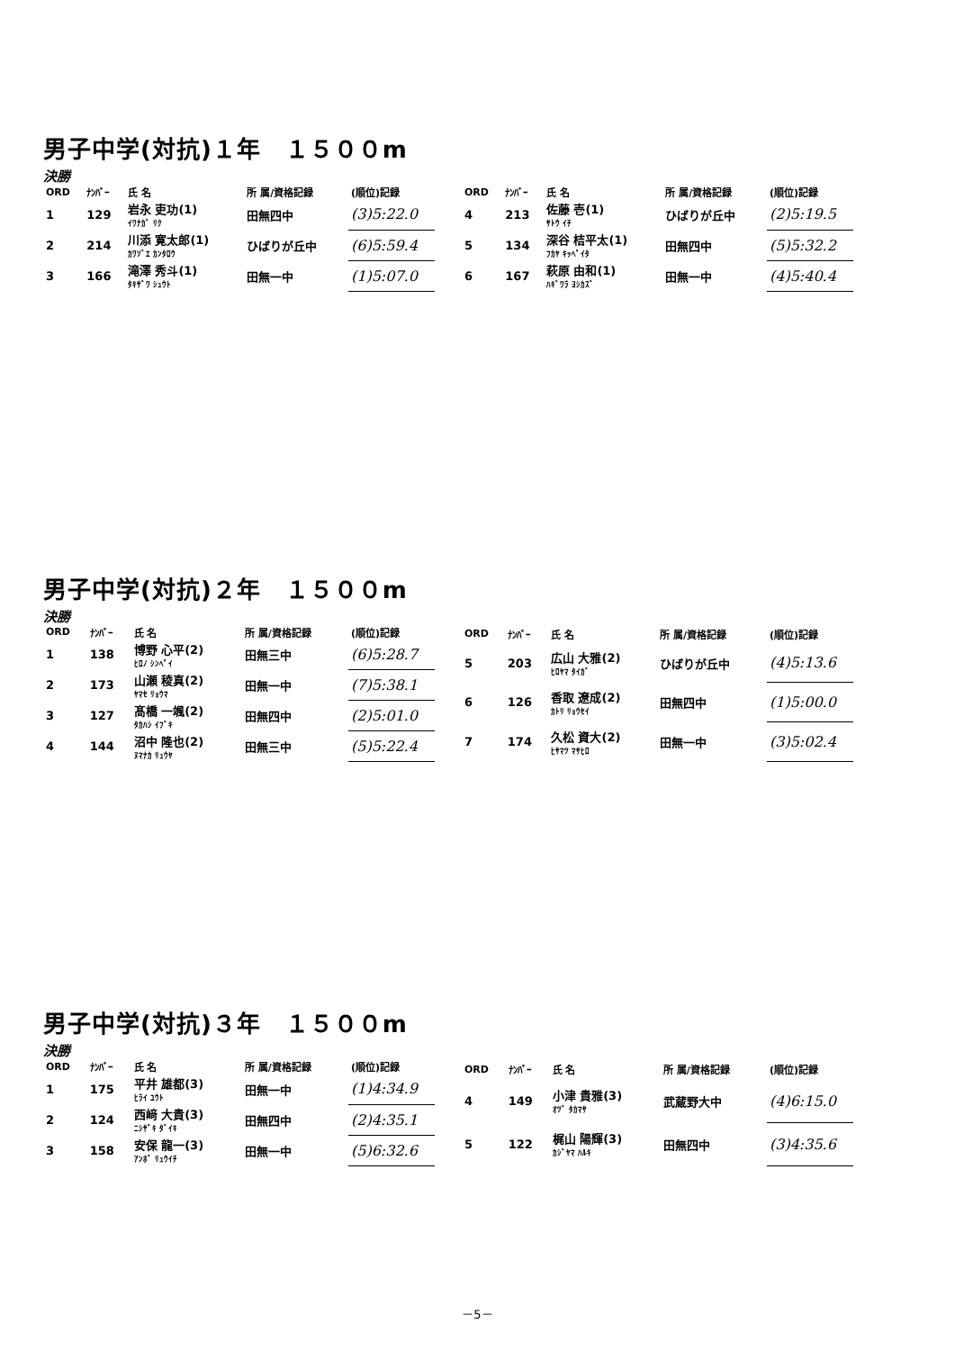男子中学(対抗)１年　１５００m
決勝
| ORD | ﾅﾝﾊﾞｰ | 氏 名 | 所 属/資格記録 | (順位)記録 |
| --- | --- | --- | --- | --- |
| 1 | 129 | 岩永 吏功(1) ｲﾜﾅｶﾞ ﾘｸ | 田無四中 | (3)5:22.0 |
| 2 | 214 | 川添 寛太郎(1) ｶﾜｿﾞｴ ｶﾝﾀﾛｳ | ひばりが丘中 | (6)5:59.4 |
| 3 | 166 | 滝澤 秀斗(1) ﾀｷｻﾞﾜ ｼｭｳﾄ | 田無一中 | (1)5:07.0 |
| ORD | ﾅﾝﾊﾞｰ | 氏 名 | 所 属/資格記録 | (順位)記録 |
| --- | --- | --- | --- | --- |
| 4 | 213 | 佐藤 壱(1) ｻﾄｳ ｲﾁ | ひばりが丘中 | (2)5:19.5 |
| 5 | 134 | 深谷 桔平太(1) ﾌｶﾔ ｷｯﾍﾟｲﾀ | 田無四中 | (5)5:32.2 |
| 6 | 167 | 萩原 由和(1) ﾊｷﾞﾜﾗ ﾖｼｶｽﾞ | 田無一中 | (4)5:40.4 |
男子中学(対抗)２年　１５００m
決勝
| ORD | ﾅﾝﾊﾞｰ | 氏 名 | 所 属/資格記録 | (順位)記録 |
| --- | --- | --- | --- | --- |
| 1 | 138 | 博野 心平(2) ﾋﾛﾉ ｼﾝﾍﾟｲ | 田無三中 | (6)5:28.7 |
| 2 | 173 | 山瀬 稜真(2) ﾔﾏｾ ﾘｮｳﾏ | 田無一中 | (7)5:38.1 |
| 3 | 127 | 髙橋 一颯(2) ﾀｶﾊｼ ｲﾌﾞｷ | 田無四中 | (2)5:01.0 |
| 4 | 144 | 沼中 隆也(2) ﾇﾏﾅｶ ﾘｭｳﾔ | 田無三中 | (5)5:22.4 |
| ORD | ﾅﾝﾊﾞｰ | 氏 名 | 所 属/資格記録 | (順位)記録 |
| --- | --- | --- | --- | --- |
| 5 | 203 | 広山 大雅(2) ﾋﾛﾔﾏ ﾀｲｶﾞ | ひばりが丘中 | (4)5:13.6 |
| 6 | 126 | 香取 遼成(2) ｶﾄﾘ ﾘｮｳｾｲ | 田無四中 | (1)5:00.0 |
| 7 | 174 | 久松 資大(2) ﾋｻﾏﾂ ﾏｻﾋﾛ | 田無一中 | (3)5:02.4 |
男子中学(対抗)３年　１５００m
決勝
| ORD | ﾅﾝﾊﾞｰ | 氏 名 | 所 属/資格記録 | (順位)記録 |
| --- | --- | --- | --- | --- |
| 1 | 175 | 平井 雄都(3) ﾋﾗｲ ﾕｳﾄ | 田無一中 | (1)4:34.9 |
| 2 | 124 | 西﨑 大貴(3) ﾆｼｻﾞｷ ﾀﾞｲｷ | 田無四中 | (2)4:35.1 |
| 3 | 158 | 安保 龍一(3) ｱﾝﾎﾞ ﾘｭｳｲﾁ | 田無一中 | (5)6:32.6 |
| ORD | ﾅﾝﾊﾞｰ | 氏 名 | 所 属/資格記録 | (順位)記録 |
| --- | --- | --- | --- | --- |
| 4 | 149 | 小津 貴雅(3) ｵﾂﾞ ﾀｶﾏｻ | 武蔵野大中 | (4)6:15.0 |
| 5 | 122 | 梶山 陽輝(3) ｶｼﾞﾔﾏ ﾊﾙｷ | 田無四中 | (3)4:35.6 |
－5－